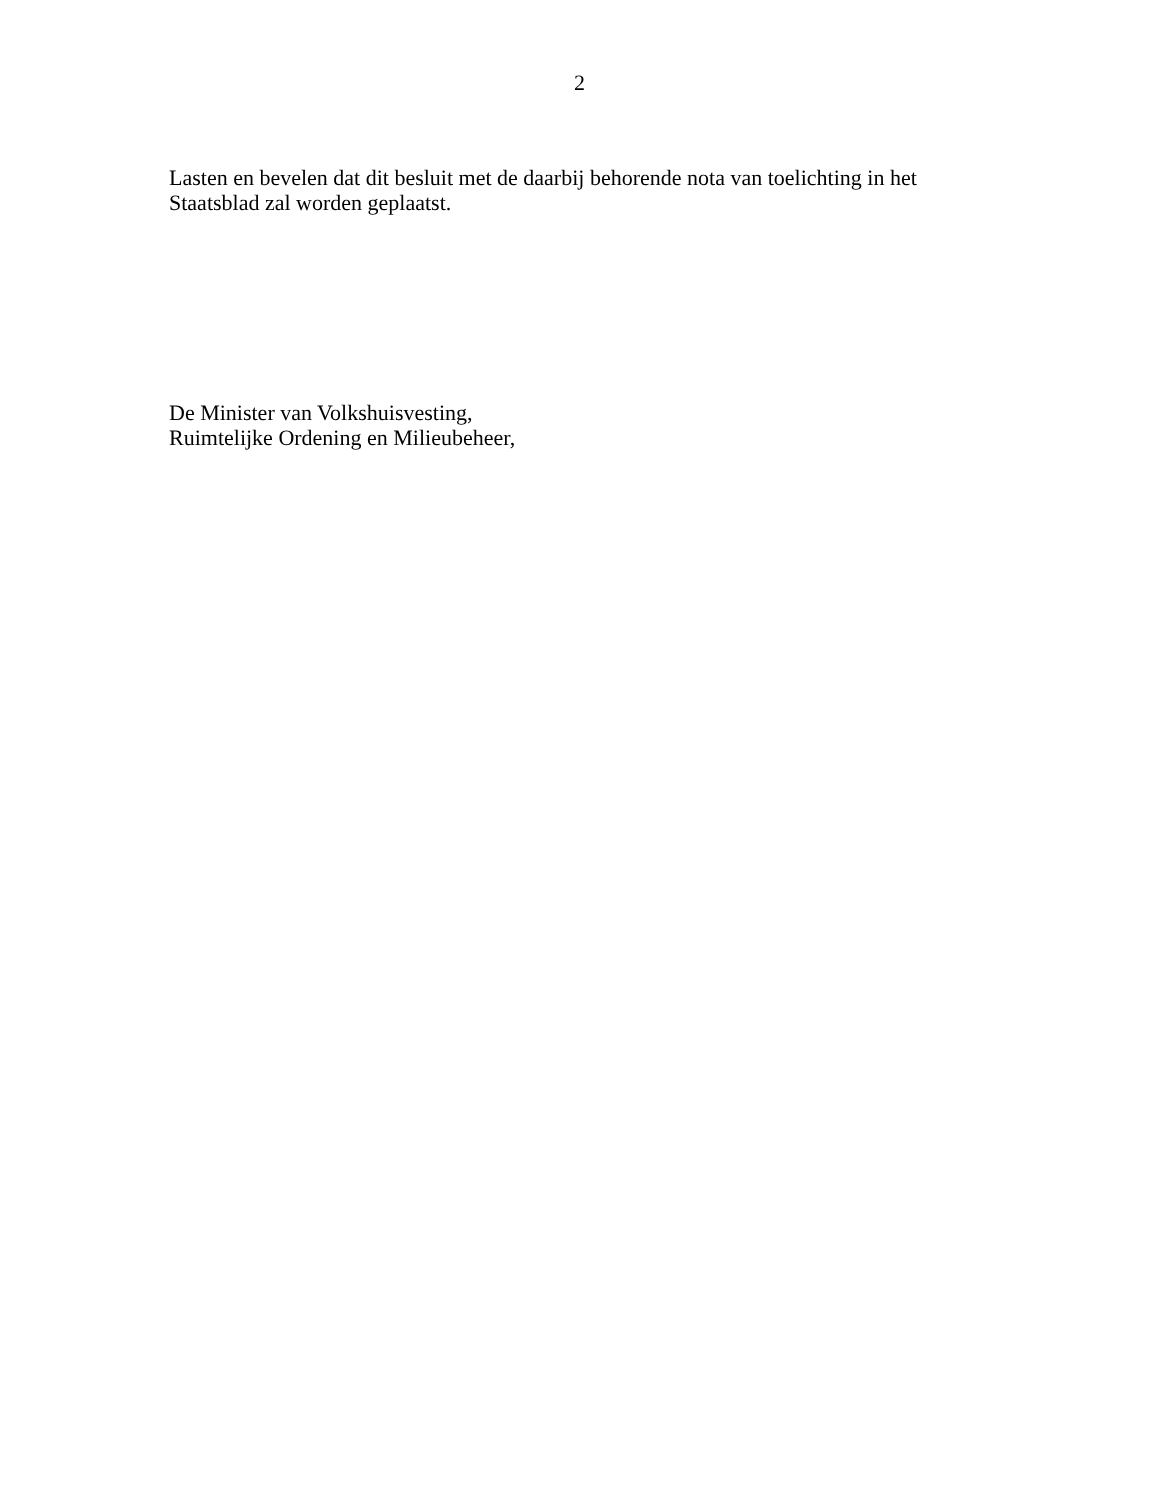2
Lasten en bevelen dat dit besluit met de daarbij behorende nota van toelichting in het
Staatsblad zal worden geplaatst.
De Minister van Volkshuisvesting,
Ruimtelijke Ordening en Milieubeheer,